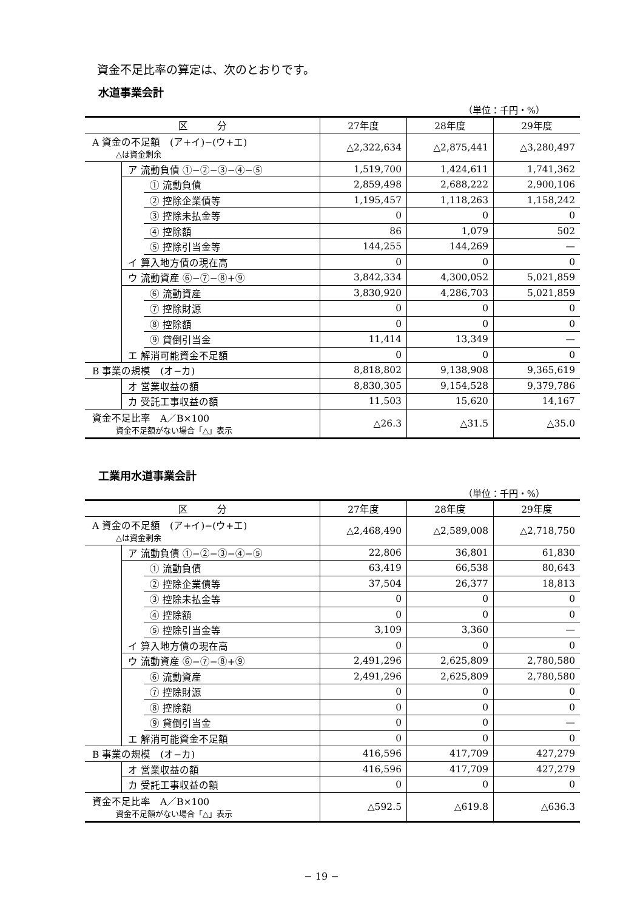資金不足比率の算定は、次のとおりです。
水道事業会計
（単位：千円・%）
| 区 分 | | | 27年度 | 28年度 | 29年度 |
| --- | --- | --- | --- | --- | --- |
| A 資金の不足額 (ア+イ)−(ウ+エ) △は資金剰余 | | | △2,322,634 | △2,875,441 | △3,280,497 |
| | ア 流動負債 ①−②−③−④−⑤ | | 1,519,700 | 1,424,611 | 1,741,362 |
| | | ① 流動負債 | 2,859,498 | 2,688,222 | 2,900,106 |
| | | ② 控除企業債等 | 1,195,457 | 1,118,263 | 1,158,242 |
| | | ③ 控除未払金等 | 0 | 0 | 0 |
| | | ④ 控除額 | 86 | 1,079 | 502 |
| | | ⑤ 控除引当金等 | 144,255 | 144,269 | — |
| | イ 算入地方債の現在高 | | 0 | 0 | 0 |
| | ウ 流動資産 ⑥−⑦−⑧+⑨ | | 3,842,334 | 4,300,052 | 5,021,859 |
| | | ⑥ 流動資産 | 3,830,920 | 4,286,703 | 5,021,859 |
| | | ⑦ 控除財源 | 0 | 0 | 0 |
| | | ⑧ 控除額 | 0 | 0 | 0 |
| | | ⑨ 貸倒引当金 | 11,414 | 13,349 | — |
| | エ 解消可能資金不足額 | | 0 | 0 | 0 |
| B 事業の規模 (オ−カ) | | | 8,818,802 | 9,138,908 | 9,365,619 |
| | オ 営業収益の額 | | 8,830,305 | 9,154,528 | 9,379,786 |
| | カ 受託工事収益の額 | | 11,503 | 15,620 | 14,167 |
| 資金不足比率 A／B×100 資金不足額がない場合「△」表示 | | | △26.3 | △31.5 | △35.0 |
工業用水道事業会計
（単位：千円・%）
| 区 分 | | | 27年度 | 28年度 | 29年度 |
| --- | --- | --- | --- | --- | --- |
| A 資金の不足額 (ア+イ)−(ウ+エ) △は資金剰余 | | | △2,468,490 | △2,589,008 | △2,718,750 |
| | ア 流動負債 ①−②−③−④−⑤ | | 22,806 | 36,801 | 61,830 |
| | | ① 流動負債 | 63,419 | 66,538 | 80,643 |
| | | ② 控除企業債等 | 37,504 | 26,377 | 18,813 |
| | | ③ 控除未払金等 | 0 | 0 | 0 |
| | | ④ 控除額 | 0 | 0 | 0 |
| | | ⑤ 控除引当金等 | 3,109 | 3,360 | — |
| | イ 算入地方債の現在高 | | 0 | 0 | 0 |
| | ウ 流動資産 ⑥−⑦−⑧+⑨ | | 2,491,296 | 2,625,809 | 2,780,580 |
| | | ⑥ 流動資産 | 2,491,296 | 2,625,809 | 2,780,580 |
| | | ⑦ 控除財源 | 0 | 0 | 0 |
| | | ⑧ 控除額 | 0 | 0 | 0 |
| | | ⑨ 貸倒引当金 | 0 | 0 | — |
| | エ 解消可能資金不足額 | | 0 | 0 | 0 |
| B 事業の規模 (オ−カ) | | | 416,596 | 417,709 | 427,279 |
| | オ 営業収益の額 | | 416,596 | 417,709 | 427,279 |
| | カ 受託工事収益の額 | | 0 | 0 | 0 |
| 資金不足比率 A／B×100 資金不足額がない場合「△」表示 | | | △592.5 | △619.8 | △636.3 |
− 19 −